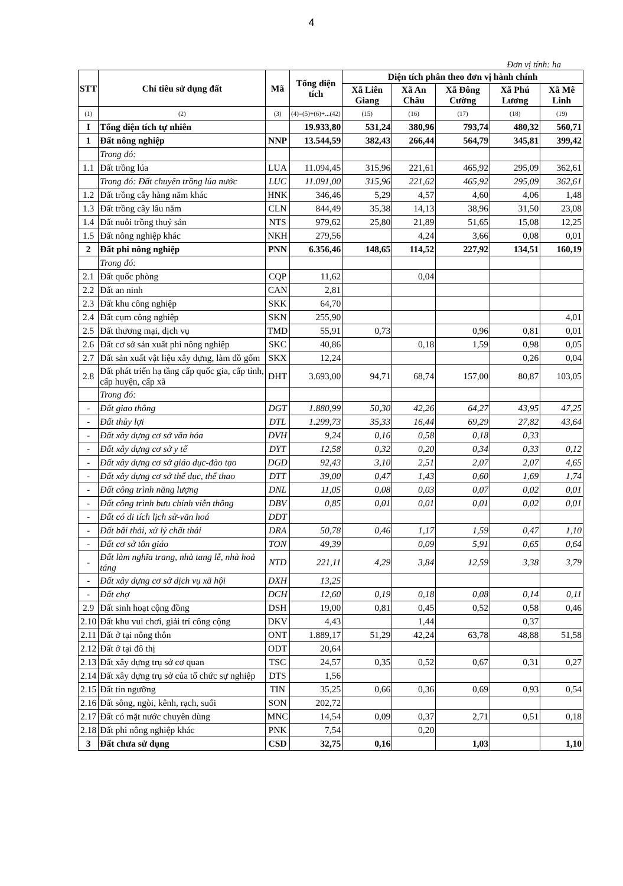4
Đơn vị tính: ha
| STT | Chỉ tiêu sử dụng đất | Mã | Tổng diện tích | Diện tích phân theo đơn vị hành chính | | | | |
| --- | --- | --- | --- | --- | --- | --- | --- | --- |
| | | | | Xã Liên Giang | Xã An Châu | Xã Đông Cường | Xã Phú Lương | Xã Mê Linh |
| (1) | (2) | (3) | (4)=(5)+(6)+...(42) | (15) | (16) | (17) | (18) | (19) |
| I | Tổng diện tích tự nhiên | | 19.933,80 | 531,24 | 380,96 | 793,74 | 480,32 | 560,71 |
| 1 | Đất nông nghiệp | NNP | 13.544,59 | 382,43 | 266,44 | 564,79 | 345,81 | 399,42 |
| | Trong đó: | | | | | | | |
| 1.1 | Đất trồng lúa | LUA | 11.094,45 | 315,96 | 221,61 | 465,92 | 295,09 | 362,61 |
| | Trong đó: Đất chuyên trồng lúa nước | LUC | 11.091,00 | 315,96 | 221,62 | 465,92 | 295,09 | 362,61 |
| 1.2 | Đất trồng cây hàng năm khác | HNK | 346,46 | 5,29 | 4,57 | 4,60 | 4,06 | 1,48 |
| 1.3 | Đất trồng cây lâu năm | CLN | 844,49 | 35,38 | 14,13 | 38,96 | 31,50 | 23,08 |
| 1.4 | Đất nuôi trồng thuỷ sản | NTS | 979,62 | 25,80 | 21,89 | 51,65 | 15,08 | 12,25 |
| 1.5 | Đất nông nghiệp khác | NKH | 279,56 | | 4,24 | 3,66 | 0,08 | 0,01 |
| 2 | Đất phi nông nghiệp | PNN | 6.356,46 | 148,65 | 114,52 | 227,92 | 134,51 | 160,19 |
| | Trong đó: | | | | | | | |
| 2.1 | Đất quốc phòng | CQP | 11,62 | | 0,04 | | | |
| 2.2 | Đất an ninh | CAN | 2,81 | | | | | |
| 2.3 | Đất khu công nghiệp | SKK | 64,70 | | | | | |
| 2.4 | Đất cụm công nghiệp | SKN | 255,90 | | | | | 4,01 |
| 2.5 | Đất thương mại, dịch vụ | TMD | 55,91 | 0,73 | | 0,96 | 0,81 | 0,01 |
| 2.6 | Đất cơ sở sản xuất phi nông nghiệp | SKC | 40,86 | | 0,18 | 1,59 | 0,98 | 0,05 |
| 2.7 | Đất sản xuất vật liệu xây dựng, làm đồ gốm | SKX | 12,24 | | | | 0,26 | 0,04 |
| 2.8 | Đất phát triển hạ tầng cấp quốc gia, cấp tỉnh, cấp huyện, cấp xã | DHT | 3.693,00 | 94,71 | 68,74 | 157,00 | 80,87 | 103,05 |
| | Trong đó: | | | | | | | |
| - | Đất giao thông | DGT | 1.880,99 | 50,30 | 42,26 | 64,27 | 43,95 | 47,25 |
| - | Đất thủy lợi | DTL | 1.299,73 | 35,33 | 16,44 | 69,29 | 27,82 | 43,64 |
| - | Đất xây dựng cơ sở văn hóa | DVH | 9,24 | 0,16 | 0,58 | 0,18 | 0,33 | |
| - | Đất xây dựng cơ sở y tế | DYT | 12,58 | 0,32 | 0,20 | 0,34 | 0,33 | 0,12 |
| - | Đất xây dựng cơ sở giáo dục-đào tạo | DGD | 92,43 | 3,10 | 2,51 | 2,07 | 2,07 | 4,65 |
| - | Đất xây dựng cơ sở thể dục, thể thao | DTT | 39,00 | 0,47 | 1,43 | 0,60 | 1,69 | 1,74 |
| - | Đất công trình năng lượng | DNL | 11,05 | 0,08 | 0,03 | 0,07 | 0,02 | 0,01 |
| - | Đất công trình bưu chính viễn thông | DBV | 0,85 | 0,01 | 0,01 | 0,01 | 0,02 | 0,01 |
| - | Đất có di tích lịch sử-văn hoá | DDT | | | | | | |
| - | Đất bãi thải, xử lý chất thải | DRA | 50,78 | 0,46 | 1,17 | 1,59 | 0,47 | 1,10 |
| - | Đất cơ sở tôn giáo | TON | 49,39 | | 0,09 | 5,91 | 0,65 | 0,64 |
| - | Đất làm nghĩa trang, nhà tang lễ, nhà hoả táng | NTD | 221,11 | 4,29 | 3,84 | 12,59 | 3,38 | 3,79 |
| - | Đất xây dựng cơ sở dịch vụ xã hội | DXH | 13,25 | | | | | |
| - | Đất chợ | DCH | 12,60 | 0,19 | 0,18 | 0,08 | 0,14 | 0,11 |
| 2.9 | Đất sinh hoạt cộng đồng | DSH | 19,00 | 0,81 | 0,45 | 0,52 | 0,58 | 0,46 |
| 2.10 | Đất khu vui chơi, giải trí công cộng | DKV | 4,43 | | 1,44 | | 0,37 | |
| 2.11 | Đất ở tại nông thôn | ONT | 1.889,17 | 51,29 | 42,24 | 63,78 | 48,88 | 51,58 |
| 2.12 | Đất ở tại đô thị | ODT | 20,64 | | | | | |
| 2.13 | Đất xây dựng trụ sở cơ quan | TSC | 24,57 | 0,35 | 0,52 | 0,67 | 0,31 | 0,27 |
| 2.14 | Đất xây dựng trụ sở của tổ chức sự nghiệp | DTS | 1,56 | | | | | |
| 2.15 | Đất tín ngưỡng | TIN | 35,25 | 0,66 | 0,36 | 0,69 | 0,93 | 0,54 |
| 2.16 | Đất sông, ngòi, kênh, rạch, suối | SON | 202,72 | | | | | |
| 2.17 | Đất có mặt nước chuyên dùng | MNC | 14,54 | 0,09 | 0,37 | 2,71 | 0,51 | 0,18 |
| 2.18 | Đất phi nông nghiệp khác | PNK | 7,54 | | 0,20 | | | |
| 3 | Đất chưa sử dụng | CSD | 32,75 | 0,16 | | 1,03 | | 1,10 |